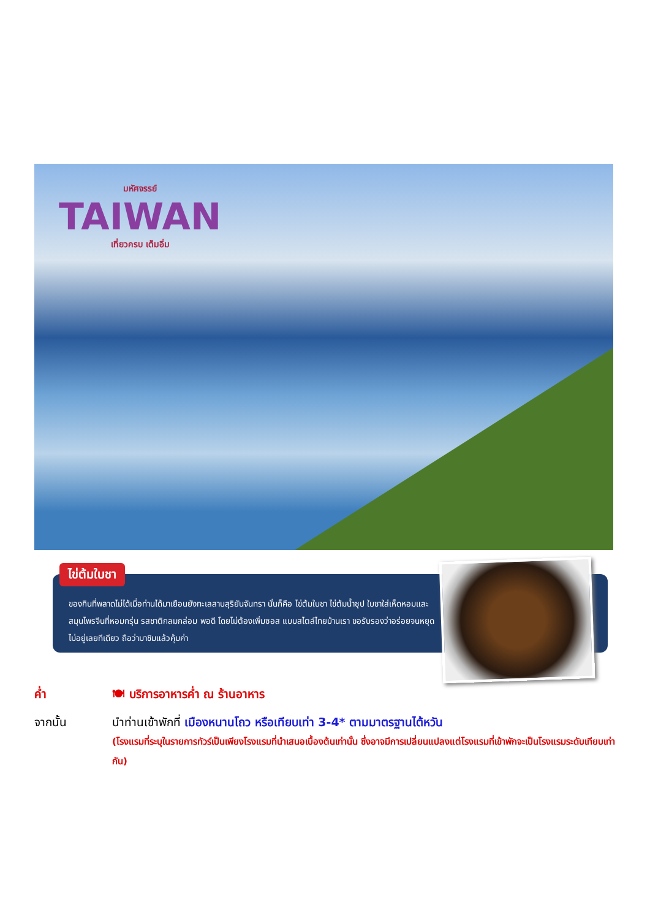มหัศจรรย์
TAIWAN
เที่ยวครบ เต็มอิ่ม
ไข่ต้มใบชา
ของกินที่พลาดไม่ได้เมื่อท่านได้มาเยือนยังทะเลสาบสุริยันจันทรา นั่นก็คือ ไข่ต้มใบชา ไข่ต้มน้ำซุป ใบชาใส่เห็ดหอมและสมุนไพรจีนที่หอมกรุ่น รสชาติกลมกล่อม พอดี โดยไม่ต้องเพิ่มซอส แบบสไตล์ไทยบ้านเรา ขอรับรองว่าอร่อยจนหยุดไม่อยู่เลยทีเดียว ถือว่ามาชิมแล้วคุ้มค่า
ค่ำ 🍽 บริการอาหารค่ำ ณ ร้านอาหาร
จากนั้น นำท่านเข้าพักที่ เมืองหนานโถว หรือเทียบเท่า 3-4* ตามมาตรฐานไต้หวัน
(โรงแรมที่ระบุในรายการทัวร์เป็นเพียงโรงแรมที่นำเสนอเบื้องต้นเท่านั้น ซึ่งอาจมีการเปลี่ยนแปลงแต่โรงแรมที่เข้าพักจะเป็นโรงแรมระดับเทียบเท่ากัน)